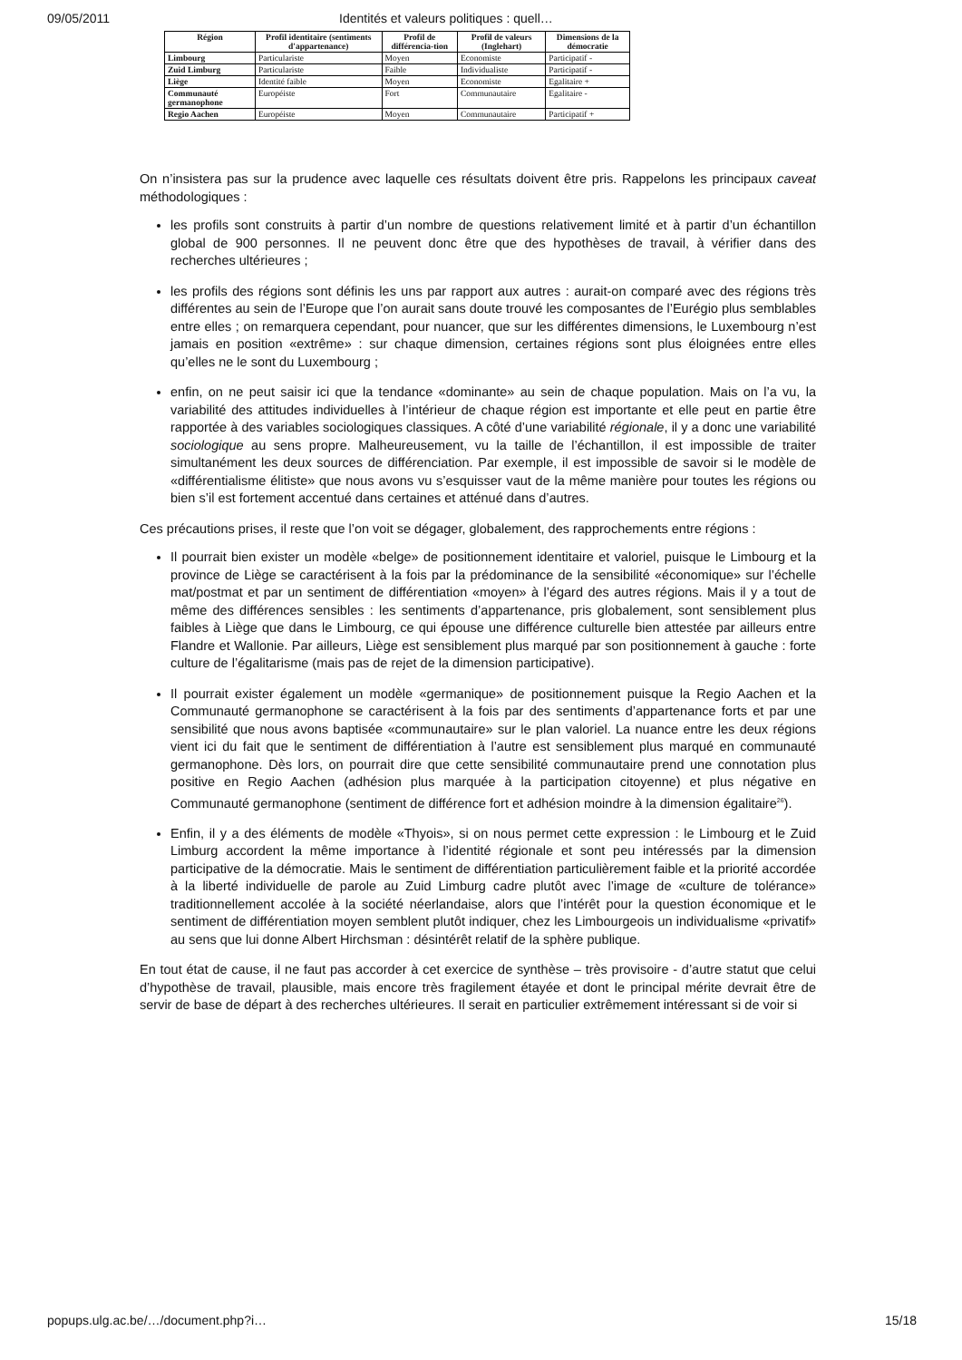09/05/2011 Identités et valeurs politiques : quell…
| Région | Profil identitaire (sentiments d'appartenance) | Profil de différencia-tion | Profil de valeurs (Inglehart) | Dimensions de la démocratie |
| --- | --- | --- | --- | --- |
| Limbourg | Particulariste | Moyen | Economiste | Participatif - |
| Zuid Limburg | Particulariste | Faible | Individualiste | Participatif - |
| Liège | Identité faible | Moyen | Economiste | Egalitaire + |
| Communauté germanophone | Européiste | Fort | Communautaire | Egalitaire - |
| Regio Aachen | Européiste | Moyen | Communautaire | Participatif + |
On n’insistera pas sur la prudence avec laquelle ces résultats doivent être pris. Rappelons les principaux caveat méthodologiques :
les profils sont construits à partir d’un nombre de questions relativement limité et à partir d’un échantillon global de 900 personnes. Il ne peuvent donc être que des hypothèses de travail, à vérifier dans des recherches ultérieures ;
les profils des régions sont définis les uns par rapport aux autres : aurait-on comparé avec des régions très différentes au sein de l’Europe que l’on aurait sans doute trouvé les composantes de l’Eurégio plus semblables entre elles ; on remarquera cependant, pour nuancer, que sur les différentes dimensions, le Luxembourg n’est jamais en position «extrême» : sur chaque dimension, certaines régions sont plus éloignées entre elles qu’elles ne le sont du Luxembourg ;
enfin, on ne peut saisir ici que la tendance «dominante» au sein de chaque population. Mais on l’a vu, la variabilité des attitudes individuelles à l’intérieur de chaque région est importante et elle peut en partie être rapportée à des variables sociologiques classiques. A côté d’une variabilité régionale, il y a donc une variabilité sociologique au sens propre. Malheureusement, vu la taille de l’échantillon, il est impossible de traiter simultanément les deux sources de différenciation. Par exemple, il est impossible de savoir si le modèle de «différentialisme élitiste» que nous avons vu s’esquisser vaut de la même manière pour toutes les régions ou bien s’il est fortement accentué dans certaines et atténué dans d’autres.
Ces précautions prises, il reste que l’on voit se dégager, globalement, des rapprochements entre régions :
Il pourrait bien exister un modèle «belge» de positionnement identitaire et valoriel, puisque le Limbourg et la province de Liège se caractérisent à la fois par la prédominance de la sensibilité «économique» sur l’échelle mat/postmat et par un sentiment de différentiation «moyen» à l’égard des autres régions. Mais il y a tout de même des différences sensibles : les sentiments d’appartenance, pris globalement, sont sensiblement plus faibles à Liège que dans le Limbourg, ce qui épouse une différence culturelle bien attestée par ailleurs entre Flandre et Wallonie. Par ailleurs, Liège est sensiblement plus marqué par son positionnement à gauche : forte culture de l’égalitarisme (mais pas de rejet de la dimension participative).
Il pourrait exister également un modèle «germanique» de positionnement puisque la Regio Aachen et la Communauté germanophone se caractérisent à la fois par des sentiments d’appartenance forts et par une sensibilité que nous avons baptisée «communautaire» sur le plan valoriel. La nuance entre les deux régions vient ici du fait que le sentiment de différentiation à l’autre est sensiblement plus marqué en communauté germanophone. Dès lors, on pourrait dire que cette sensibilité communautaire prend une connotation plus positive en Regio Aachen (adhésion plus marquée à la participation citoyenne) et plus négative en Communauté germanophone (sentiment de différence fort et adhésion moindre à la dimension égalitaire<sup>26</sup>).
Enfin, il y a des éléments de modèle «Thyois», si on nous permet cette expression : le Limbourg et le Zuid Limburg accordent la même importance à l’identité régionale et sont peu intéressés par la dimension participative de la démocratie. Mais le sentiment de différentiation particulièrement faible et la priorité accordée à la liberté individuelle de parole au Zuid Limburg cadre plutôt avec l’image de «culture de tolérance» traditionnellement accolée à la société néerlandaise, alors que l’intérêt pour la question économique et le sentiment de différentiation moyen semblent plutôt indiquer, chez les Limbourgeois un individualisme «privatif» au sens que lui donne Albert Hirchsman : désintérêt relatif de la sphère publique.
En tout état de cause, il ne faut pas accorder à cet exercice de synthèse – très provisoire - d’autre statut que celui d’hypothèse de travail, plausible, mais encore très fragilement étayée et dont le principal mérite devrait être de servir de base de départ à des recherches ultérieures. Il serait en particulier extrêmement intéressant si de voir si
popups.ulg.ac.be/…/document.php?i… 15/18